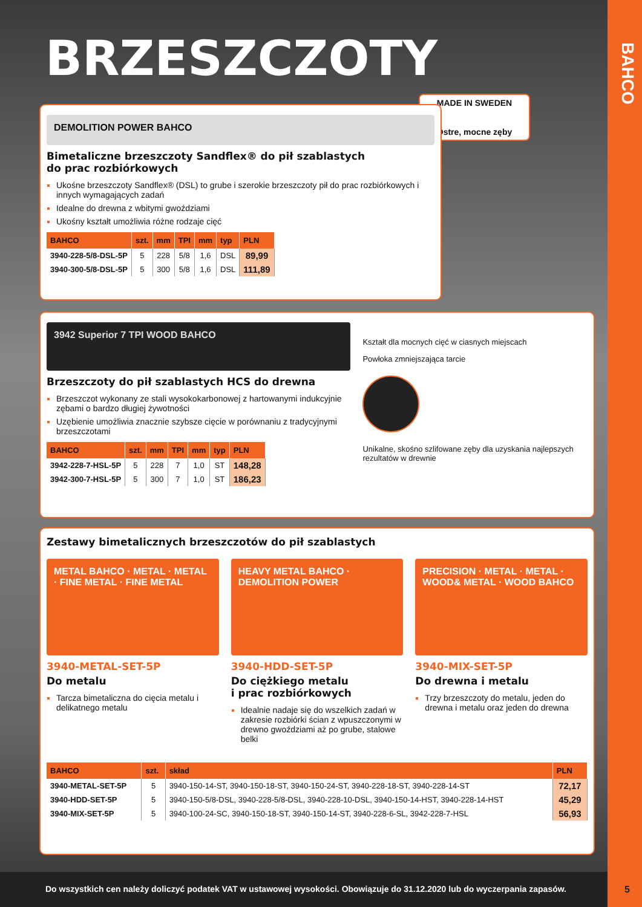BAHCO
BRZESZCZOTY
MADE IN SWEDEN
Ostre, mocne zęby
DEMOLITION POWER BAHCO
Bimetaliczne brzeszczoty Sandflex® do pił szablastych
do prac rozbiórkowych
Ukośne brzeszczoty Sandflex® (DSL) to grube i szerokie brzeszczoty pił do prac rozbiórkowych i innych wymagających zadań
Idealne do drewna z wbitymi gwoździami
Ukośny kształt umożliwia różne rodzaje cięć
| BAHCO | szt. | mm | TPI | mm | typ | PLN |
| --- | --- | --- | --- | --- | --- | --- |
| 3940-228-5/8-DSL-5P | 5 | 228 | 5/8 | 1,6 | DSL | 89,99 |
| 3940-300-5/8-DSL-5P | 5 | 300 | 5/8 | 1,6 | DSL | 111,89 |
3942 Superior 7 TPI WOOD BAHCO
Brzeszczoty do pił szablastych HCS do drewna
Brzeszczot wykonany ze stali wysokokarbonowej z hartowanymi indukcyjnie zębami o bardzo długiej żywotności
Uzębienie umożliwia znacznie szybsze cięcie w porównaniu z tradycyjnymi brzeszczotami
| BAHCO | szt. | mm | TPI | mm | typ | PLN |
| --- | --- | --- | --- | --- | --- | --- |
| 3942-228-7-HSL-5P | 5 | 228 | 7 | 1,0 | ST | 148,28 |
| 3942-300-7-HSL-5P | 5 | 300 | 7 | 1,0 | ST | 186,23 |
Kształt dla mocnych cięć w ciasnych miejscach
Powłoka zmniejszająca tarcie
Unikalne, skośno szlifowane zęby dla uzyskania najlepszych rezultatów w drewnie
Zestawy bimetalicznych brzeszczotów do pił szablastych
METAL BAHCO · METAL · METAL · FINE METAL · FINE METAL
3940-METAL-SET-5P
Do metalu
Tarcza bimetaliczna do cięcia metalu i delikatnego metalu
HEAVY METAL BAHCO · DEMOLITION POWER
3940-HDD-SET-5P
Do ciężkiego metalu
i prac rozbiórkowych
Idealnie nadaje się do wszelkich zadań w zakresie rozbiórki ścian z wpuszczonymi w drewno gwoździami aż po grube, stalowe belki
PRECISION · METAL · METAL · WOOD& METAL · WOOD BAHCO
3940-MIX-SET-5P
Do drewna i metalu
Trzy brzeszczoty do metalu, jeden do drewna i metalu oraz jeden do drewna
| BAHCO | szt. | skład | PLN |
| --- | --- | --- | --- |
| 3940-METAL-SET-5P | 5 | 3940-150-14-ST, 3940-150-18-ST, 3940-150-24-ST, 3940-228-18-ST, 3940-228-14-ST | 72,17 |
| 3940-HDD-SET-5P | 5 | 3940-150-5/8-DSL, 3940-228-5/8-DSL, 3940-228-10-DSL, 3940-150-14-HST, 3940-228-14-HST | 45,29 |
| 3940-MIX-SET-5P | 5 | 3940-100-24-SC, 3940-150-18-ST, 3940-150-14-ST, 3940-228-6-SL, 3942-228-7-HSL | 56,93 |
Do wszystkich cen należy doliczyć podatek VAT w ustawowej wysokości. Obowiązuje do 31.12.2020 lub do wyczerpania zapasów.
5